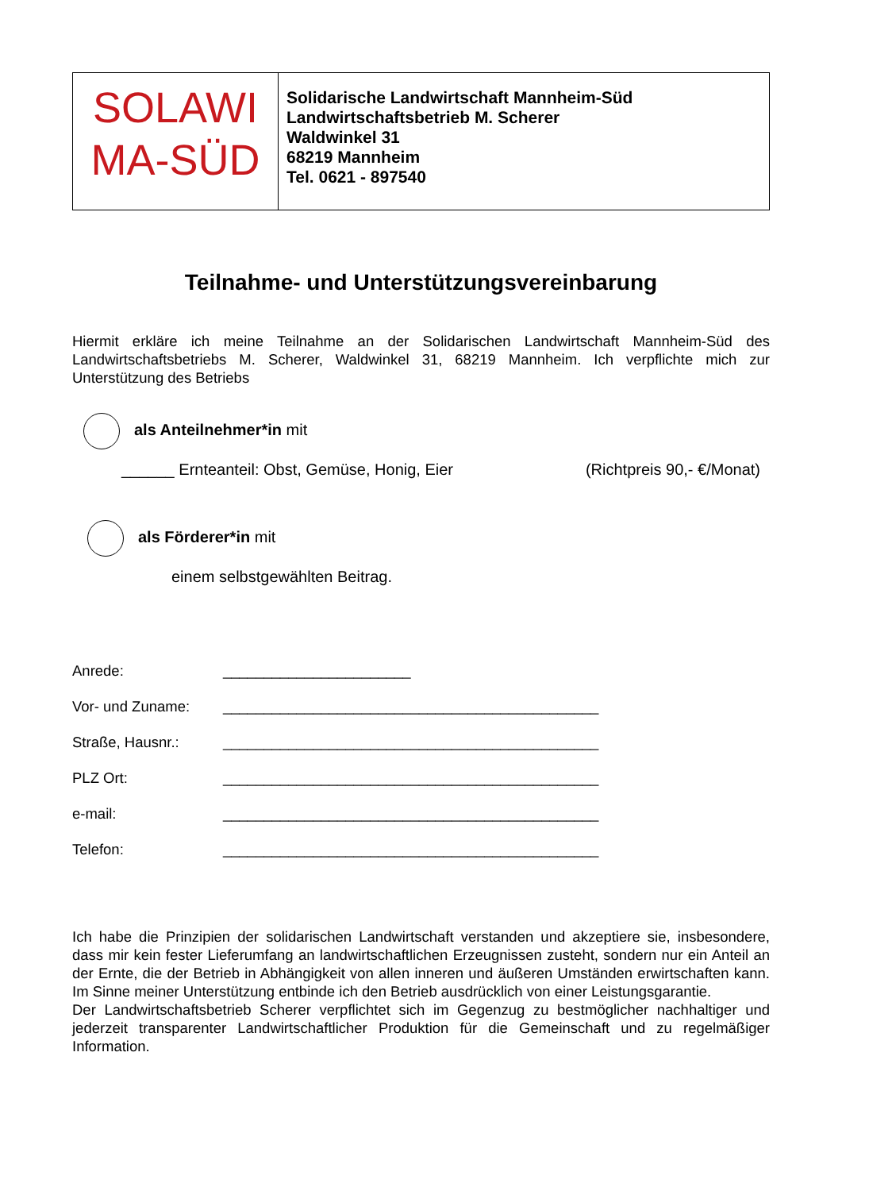| SOLAWI MA-SÜD | Solidarische Landwirtschaft Mannheim-Süd Landwirtschaftsbetrieb M. Scherer Waldwinkel 31 68219 Mannheim Tel. 0621 - 897540 |
Teilnahme- und Unterstützungsvereinbarung
Hiermit erkläre ich meine Teilnahme an der Solidarischen Landwirtschaft Mannheim-Süd des Landwirtschaftsbetriebs M. Scherer, Waldwinkel 31, 68219 Mannheim. Ich verpflichte mich zur Unterstützung des Betriebs
als Anteilnehmer*in mit
______ Ernteanteil: Obst, Gemüse, Honig, Eier (Richtpreis 90,- €/Monat)
als Förderer*in mit
einem selbstgewählten Beitrag.
| Anrede: | _______________________ |
| Vor- und Zuname: | ______________________________________________ |
| Straße, Hausnr.: | ______________________________________________ |
| PLZ Ort: | ______________________________________________ |
| e-mail: | ______________________________________________ |
| Telefon: | ______________________________________________ |
Ich habe die Prinzipien der solidarischen Landwirtschaft verstanden und akzeptiere sie, insbesondere, dass mir kein fester Lieferumfang an landwirtschaftlichen Erzeugnissen zusteht, sondern nur ein Anteil an der Ernte, die der Betrieb in Abhängigkeit von allen inneren und äußeren Umständen erwirtschaften kann. Im Sinne meiner Unterstützung entbinde ich den Betrieb ausdrücklich von einer Leistungsgarantie.
Der Landwirtschaftsbetrieb Scherer verpflichtet sich im Gegenzug zu bestmöglicher nachhaltiger und jederzeit transparenter Landwirtschaftlicher Produktion für die Gemeinschaft und zu regelmäßiger Information.